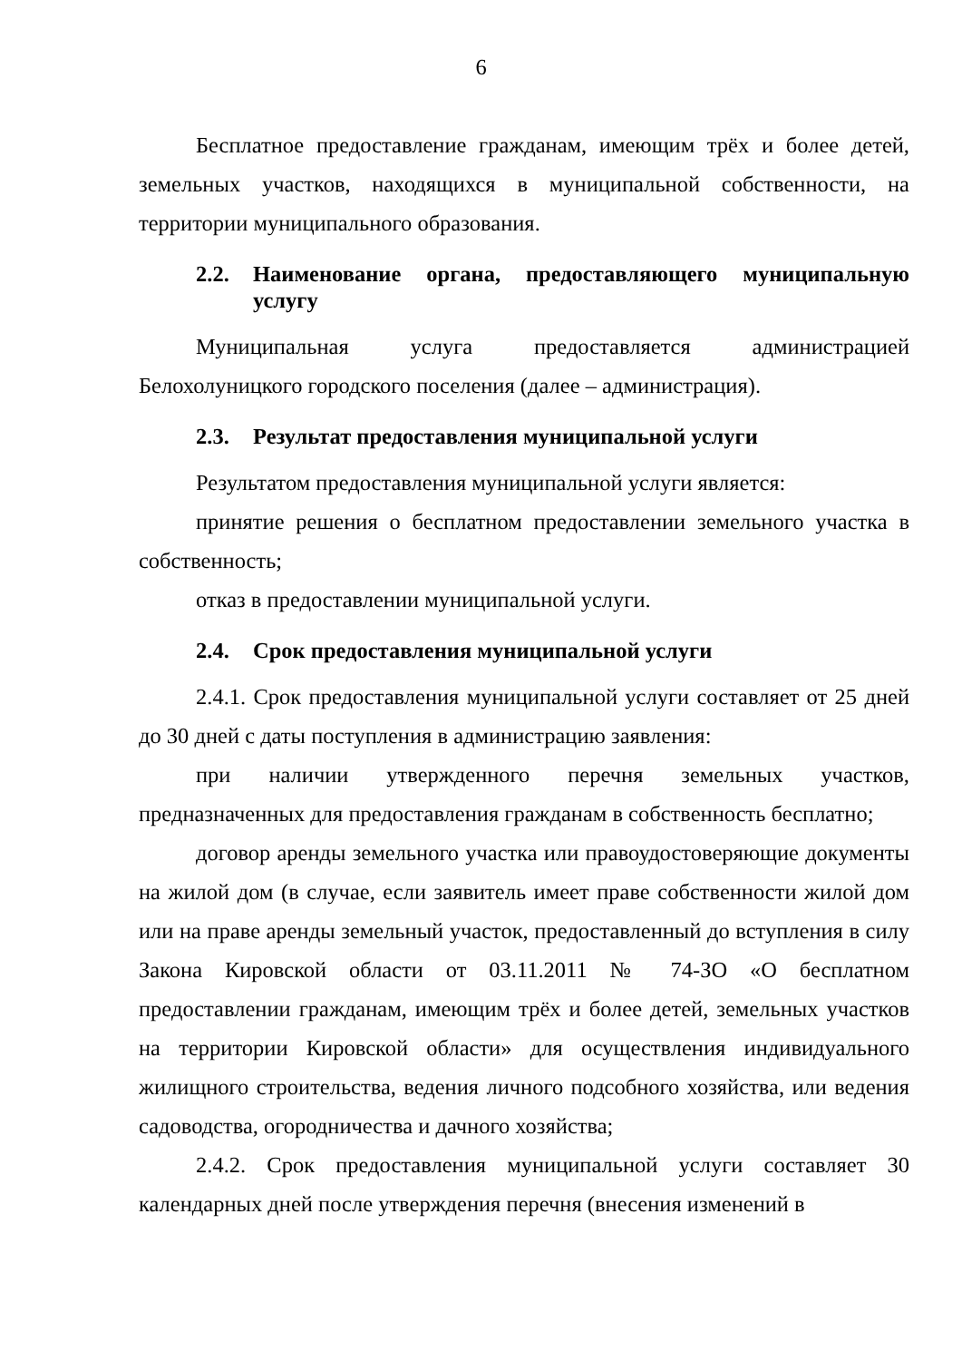6
Бесплатное предоставление гражданам, имеющим трёх и более детей, земельных участков, находящихся в муниципальной собственности, на территории муниципального образования.
2.2. Наименование органа, предоставляющего муниципальную услугу
Муниципальная услуга предоставляется администрацией Белохолуницкого городского поселения (далее – администрация).
2.3. Результат предоставления муниципальной услуги
Результатом предоставления муниципальной услуги является:
принятие решения о бесплатном предоставлении земельного участка в собственность;
отказ в предоставлении муниципальной услуги.
2.4. Срок предоставления муниципальной услуги
2.4.1. Срок предоставления муниципальной услуги составляет от 25 дней до 30 дней с даты поступления в администрацию заявления:
при наличии утвержденного перечня земельных участков, предназначенных для предоставления гражданам в собственность бесплатно;
договор аренды земельного участка или правоудостоверяющие документы на жилой дом (в случае, если заявитель имеет праве собственности жилой дом или на праве аренды земельный участок, предоставленный до вступления в силу Закона Кировской области от 03.11.2011 № 74-ЗО «О бесплатном предоставлении гражданам, имеющим трёх и более детей, земельных участков на территории Кировской области» для осуществления индивидуального жилищного строительства, ведения личного подсобного хозяйства, или ведения садоводства, огородничества и дачного хозяйства;
2.4.2. Срок предоставления муниципальной услуги составляет 30 календарных дней после утверждения перечня (внесения изменений в